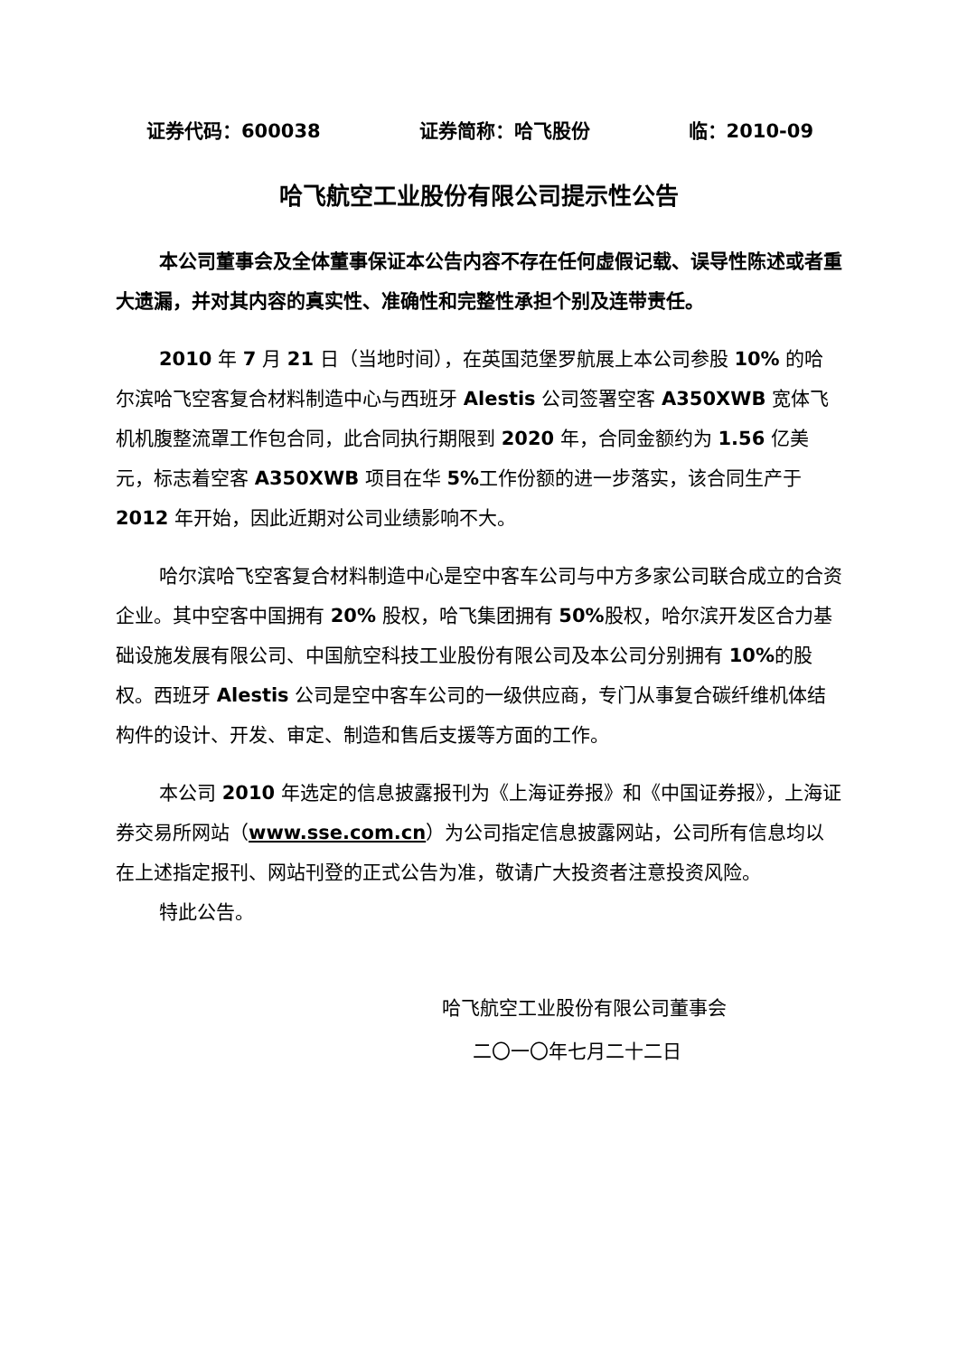证券代码：600038 证券简称：哈飞股份 临：2010-09
哈飞航空工业股份有限公司提示性公告
本公司董事会及全体董事保证本公告内容不存在任何虚假记载、误导性陈述或者重大遗漏，并对其内容的真实性、准确性和完整性承担个别及连带责任。
2010 年 7 月 21 日（当地时间），在英国范堡罗航展上本公司参股 10% 的哈尔滨哈飞空客复合材料制造中心与西班牙 Alestis 公司签署空客 A350XWB 宽体飞机机腹整流罩工作包合同，此合同执行期限到 2020 年，合同金额约为 1.56 亿美元，标志着空客 A350XWB 项目在华 5% 工作份额的进一步落实，该合同生产于 2012 年开始，因此近期对公司业绩影响不大。
哈尔滨哈飞空客复合材料制造中心是空中客车公司与中方多家公司联合成立的合资企业。其中空客中国拥有 20% 股权，哈飞集团拥有 50% 股权，哈尔滨开发区合力基础设施发展有限公司、中国航空科技工业股份有限公司及本公司分别拥有 10% 的股权。西班牙 Alestis 公司是空中客车公司的一级供应商，专门从事复合碳纤维机体结构件的设计、开发、审定、制造和售后支援等方面的工作。
本公司 2010 年选定的信息披露报刊为《上海证券报》和《中国证券报》，上海证券交易所网站（www.sse.com.cn）为公司指定信息披露网站，公司所有信息均以在上述指定报刊、网站刊登的正式公告为准，敬请广大投资者注意投资风险。
特此公告。
哈飞航空工业股份有限公司董事会
二〇一〇年七月二十二日